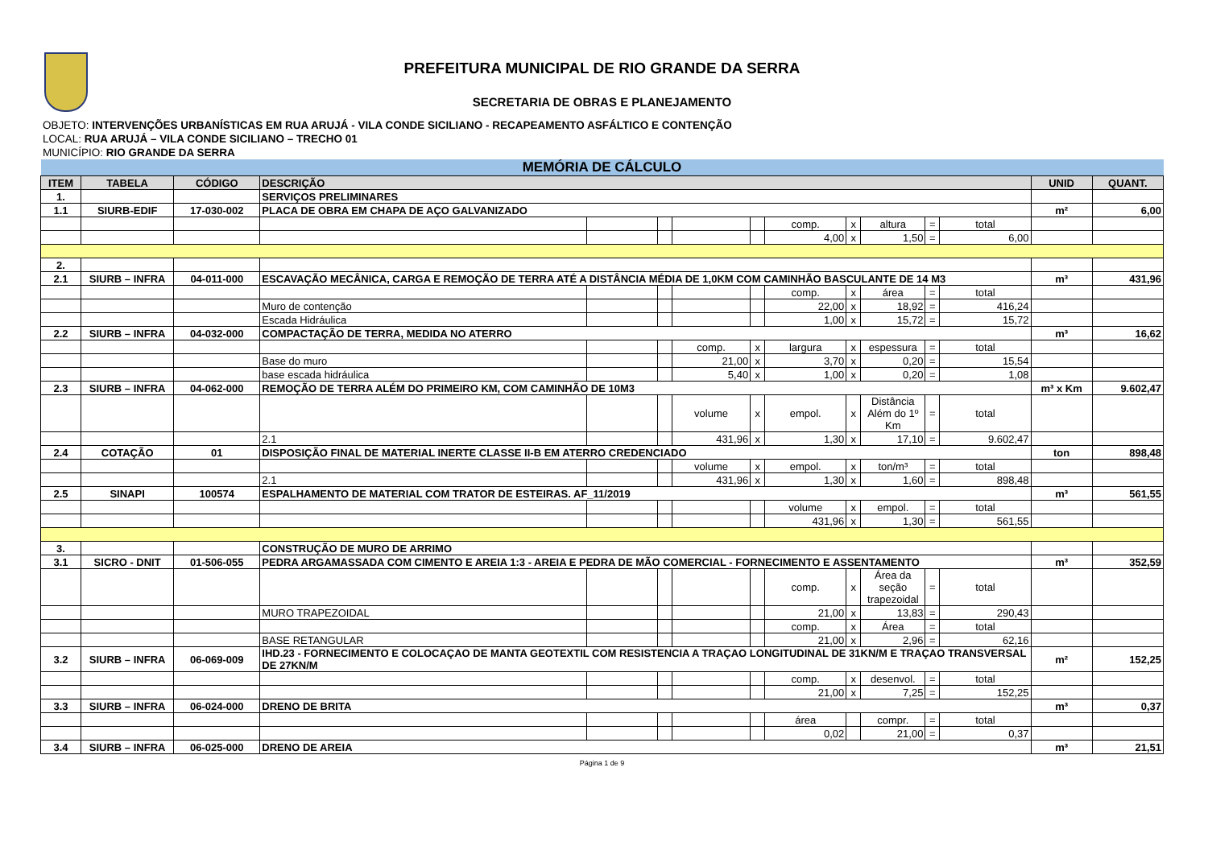PREFEITURA MUNICIPAL DE RIO GRANDE DA SERRA
SECRETARIA DE OBRAS E PLANEJAMENTO
OBJETO: INTERVENÇÕES URBANÍSTICAS EM RUA ARUJÁ - VILA CONDE SICILIANO - RECAPEAMENTO ASFÁLTICO E CONTENÇÃO
LOCAL: RUA ARUJÁ – VILA CONDE SICILIANO – TRECHO 01
MUNICÍPIO: RIO GRANDE DA SERRA
| MEMÓRIA DE CÁLCULO | | | | | | | | | | | | | | |
| ITEM | TABELA | CÓDIGO | DESCRIÇÃO | | | | | | | | | | UNID | QUANT. |
| 1. | | | SERVIÇOS PRELIMINARES | | | | | | | | | | | |
| 1.1 | SIURB-EDIF | 17-030-002 | PLACA DE OBRA EM CHAPA DE AÇO GALVANIZADO | | | | | | | | | | m² | 6,00 |
| | | | | | | | | comp. | x | altura | = | total | | |
| | | | | | | | | 4,00 | x | 1,50 | = | 6,00 | | |
| 2. | | | | | | | | | | | | | | |
| 2.1 | SIURB – INFRA | 04-011-000 | ESCAVAÇÃO MECÂNICA, CARGA E REMOÇÃO DE TERRA ATÉ A DISTÂNCIA MÉDIA DE 1,0KM COM CAMINHÃO BASCULANTE DE 14 M3 | | | | | | | | | | m³ | 431,96 |
| | | | | | | | | comp. | x | área | = | total | | |
| | | | Muro de contenção | | | | | 22,00 | x | 18,92 | = | 416,24 | | |
| | | | Escada Hidráulica | | | | | 1,00 | x | 15,72 | = | 15,72 | | |
| 2.2 | SIURB – INFRA | 04-032-000 | COMPACTAÇÃO DE TERRA, MEDIDA NO ATERRO | | | | | | | | | | m³ | 16,62 |
| | | | | | | comp. | x | largura | x | espessura | = | total | | |
| | | | Base do muro | | | 21,00 | x | 3,70 | x | 0,20 | = | 15,54 | | |
| | | | base escada hidráulica | | | 5,40 | x | 1,00 | x | 0,20 | = | 1,08 | | |
| 2.3 | SIURB – INFRA | 04-062-000 | REMOÇÃO DE TERRA ALÉM DO PRIMEIRO KM, COM CAMINHÃO DE 10M3 | | | | | | | | | | m³ x Km | 9.602,47 |
| | | | | | | volume | x | empol. | x | Distância Além do 1º Km | = | total | | |
| | | | 2.1 | | | 431,96 | x | 1,30 | x | 17,10 | = | 9.602,47 | | |
| 2.4 | COTAÇÃO | 01 | DISPOSIÇÃO FINAL DE MATERIAL INERTE CLASSE II-B EM ATERRO CREDENCIADO | | | | | | | | | | ton | 898,48 |
| | | | | | | volume | x | empol. | x | ton/m³ | = | total | | |
| | | | 2.1 | | | 431,96 | x | 1,30 | x | 1,60 | = | 898,48 | | |
| 2.5 | SINAPI | 100574 | ESPALHAMENTO DE MATERIAL COM TRATOR DE ESTEIRAS. AF_11/2019 | | | | | | | | | | m³ | 561,55 |
| | | | | | | | | volume | x | empol. | = | total | | |
| | | | | | | | | 431,96 | x | 1,30 | = | 561,55 | | |
| 3. | | | CONSTRUÇÃO DE MURO DE ARRIMO | | | | | | | | | | | |
| 3.1 | SICRO - DNIT | 01-506-055 | PEDRA ARGAMASSADA COM CIMENTO E AREIA 1:3 - AREIA E PEDRA DE MÃO COMERCIAL - FORNECIMENTO E ASSENTAMENTO | | | | | | | | | | m³ | 352,59 |
| | | | | | | | | comp. | x | Área da seção trapezoidal | = | total | | |
| | | | MURO TRAPEZOIDAL | | | | | 21,00 | x | 13,83 | = | 290,43 | | |
| | | | | | | | | comp. | x | Área | = | total | | |
| | | | BASE RETANGULAR | | | | | 21,00 | x | 2,96 | = | 62,16 | | |
| 3.2 | SIURB – INFRA | 06-069-009 | IHD.23 - FORNECIMENTO E COLOCAÇAO DE MANTA GEOTEXTIL COM RESISTENCIA A TRAÇAO LONGITUDINAL DE 31KN/M E TRAÇAO TRANSVERSAL DE 27KN/M | | | | | | | | | | m² | 152,25 |
| | | | | | | | | comp. | x | desenvol. | = | total | | |
| | | | | | | | | 21,00 | x | 7,25 | = | 152,25 | | |
| 3.3 | SIURB – INFRA | 06-024-000 | DRENO DE BRITA | | | | | | | | | | m³ | 0,37 |
| | | | | | | | | área | | compr. | = | total | | |
| | | | | | | | | 0,02 | | 21,00 | = | 0,37 | | |
| 3.4 | SIURB – INFRA | 06-025-000 | DRENO DE AREIA | | | | | | | | | | m³ | 21,51 |
Página 1 de 9